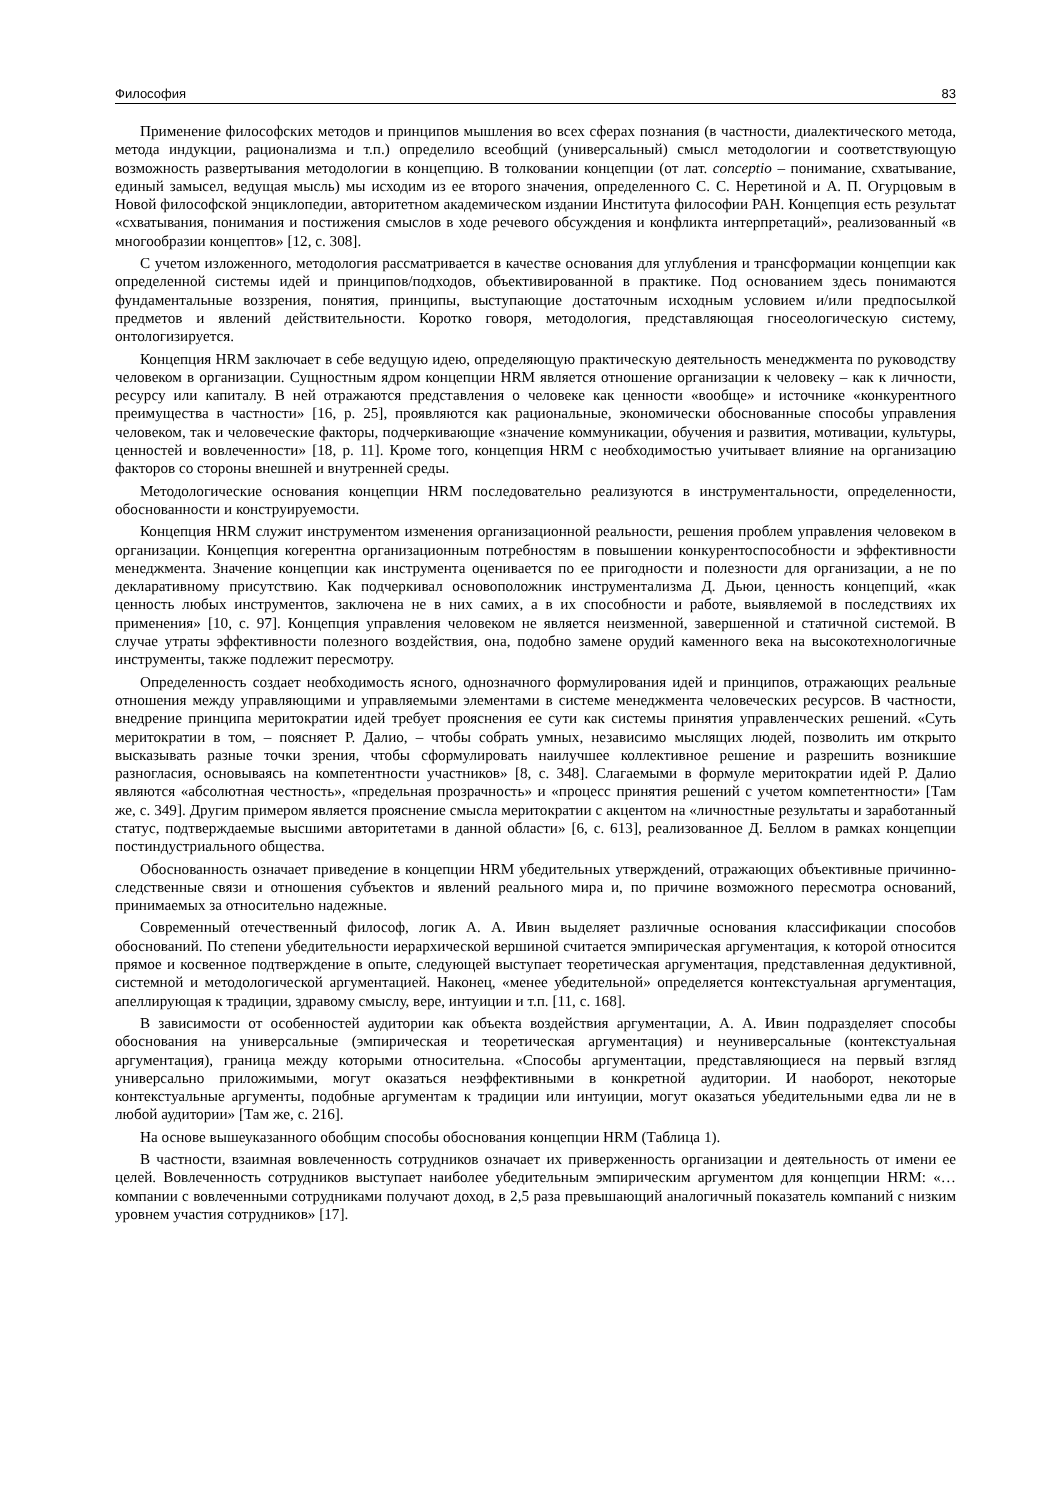Философия 83
Применение философских методов и принципов мышления во всех сферах познания (в частности, диалектического метода, метода индукции, рационализма и т.п.) определило всеобщий (универсальный) смысл методологии и соответствующую возможность развертывания методологии в концепцию. В толковании концепции (от лат. conceptio – понимание, схватывание, единый замысел, ведущая мысль) мы исходим из ее второго значения, определенного С. С. Неретиной и А. П. Огурцовым в Новой философской энциклопедии, авторитетном академическом издании Института философии РАН. Концепция есть результат «схватывания, понимания и постижения смыслов в ходе речевого обсуждения и конфликта интерпретаций», реализованный «в многообразии концептов» [12, с. 308].
С учетом изложенного, методология рассматривается в качестве основания для углубления и трансформации концепции как определенной системы идей и принципов/подходов, объективированной в практике. Под основанием здесь понимаются фундаментальные воззрения, понятия, принципы, выступающие достаточным исходным условием и/или предпосылкой предметов и явлений действительности. Коротко говоря, методология, представляющая гносеологическую систему, онтологизируется.
Концепция HRM заключает в себе ведущую идею, определяющую практическую деятельность менеджмента по руководству человеком в организации. Сущностным ядром концепции HRM является отношение организации к человеку – как к личности, ресурсу или капиталу. В ней отражаются представления о человеке как ценности «вообще» и источнике «конкурентного преимущества в частности» [16, p. 25], проявляются как рациональные, экономически обоснованные способы управления человеком, так и человеческие факторы, подчеркивающие «значение коммуникации, обучения и развития, мотивации, культуры, ценностей и вовлеченности» [18, p. 11]. Кроме того, концепция HRM с необходимостью учитывает влияние на организацию факторов со стороны внешней и внутренней среды.
Методологические основания концепции HRM последовательно реализуются в инструментальности, определенности, обоснованности и конструируемости.
Концепция HRM служит инструментом изменения организационной реальности, решения проблем управления человеком в организации. Концепция когерентна организационным потребностям в повышении конкурентоспособности и эффективности менеджмента. Значение концепции как инструмента оценивается по ее пригодности и полезности для организации, а не по декларативному присутствию. Как подчеркивал основоположник инструментализма Д. Дьюи, ценность концепций, «как ценность любых инструментов, заключена не в них самих, а в их способности и работе, выявляемой в последствиях их применения» [10, с. 97]. Концепция управления человеком не является неизменной, завершенной и статичной системой. В случае утраты эффективности полезного воздействия, она, подобно замене орудий каменного века на высокотехнологичные инструменты, также подлежит пересмотру.
Определенность создает необходимость ясного, однозначного формулирования идей и принципов, отражающих реальные отношения между управляющими и управляемыми элементами в системе менеджмента человеческих ресурсов. В частности, внедрение принципа меритократии идей требует прояснения ее сути как системы принятия управленческих решений. «Суть меритократии в том, – поясняет Р. Далио, – чтобы собрать умных, независимо мыслящих людей, позволить им открыто высказывать разные точки зрения, чтобы сформулировать наилучшее коллективное решение и разрешить возникшие разногласия, основываясь на компетентности участников» [8, с. 348]. Слагаемыми в формуле меритократии идей Р. Далио являются «абсолютная честность», «предельная прозрачность» и «процесс принятия решений с учетом компетентности» [Там же, с. 349]. Другим примером является прояснение смысла меритократии с акцентом на «личностные результаты и заработанный статус, подтверждаемые высшими авторитетами в данной области» [6, с. 613], реализованное Д. Беллом в рамках концепции постиндустриального общества.
Обоснованность означает приведение в концепции HRM убедительных утверждений, отражающих объективные причинно-следственные связи и отношения субъектов и явлений реального мира и, по причине возможного пересмотра оснований, принимаемых за относительно надежные.
Современный отечественный философ, логик А. А. Ивин выделяет различные основания классификации способов обоснований. По степени убедительности иерархической вершиной считается эмпирическая аргументация, к которой относится прямое и косвенное подтверждение в опыте, следующей выступает теоретическая аргументация, представленная дедуктивной, системной и методологической аргументацией. Наконец, «менее убедительной» определяется контекстуальная аргументация, апеллирующая к традиции, здравому смыслу, вере, интуиции и т.п. [11, с. 168].
В зависимости от особенностей аудитории как объекта воздействия аргументации, А. А. Ивин подразделяет способы обоснования на универсальные (эмпирическая и теоретическая аргументация) и неуниверсальные (контекстуальная аргументация), граница между которыми относительна. «Способы аргументации, представляющиеся на первый взгляд универсально приложимыми, могут оказаться неэффективными в конкретной аудитории. И наоборот, некоторые контекстуальные аргументы, подобные аргументам к традиции или интуиции, могут оказаться убедительными едва ли не в любой аудитории» [Там же, с. 216].
На основе вышеуказанного обобщим способы обоснования концепции HRM (Таблица 1).
В частности, взаимная вовлеченность сотрудников означает их приверженность организации и деятельность от имени ее целей. Вовлеченность сотрудников выступает наиболее убедительным эмпирическим аргументом для концепции HRM: «…компании с вовлеченными сотрудниками получают доход, в 2,5 раза превышающий аналогичный показатель компаний с низким уровнем участия сотрудников» [17].